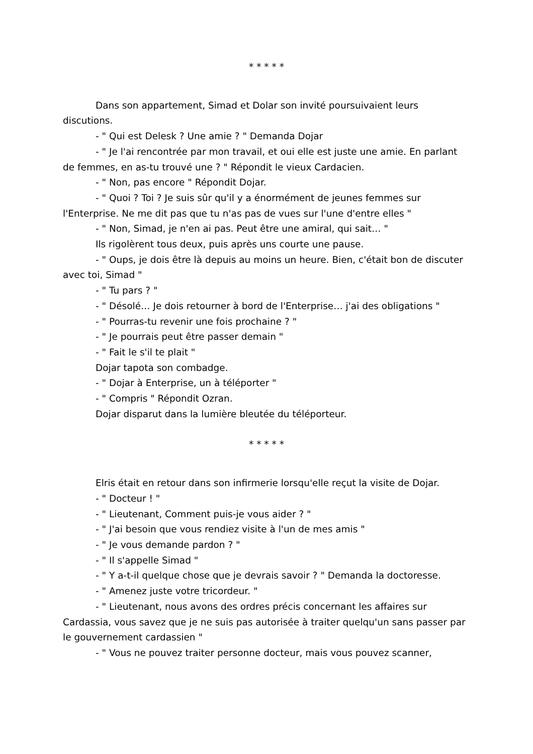* * * * *
Dans son appartement, Simad et Dolar son invité poursuivaient leurs discutions.
- " Qui est Delesk ? Une amie ? " Demanda Dojar
- " Je l'ai rencontrée par mon travail, et oui elle est juste une amie. En parlant de femmes, en as-tu trouvé une ? " Répondit le vieux Cardacien.
- " Non, pas encore " Répondit Dojar.
- " Quoi ? Toi ? Je suis sûr qu'il y a énormément de jeunes femmes sur l'Enterprise. Ne me dit pas que tu n'as pas de vues sur l'une d'entre elles "
- " Non, Simad, je n'en ai pas. Peut être une amiral, qui sait… "
Ils rigolèrent tous deux, puis après uns courte une pause.
- " Oups, je dois être là depuis au moins un heure. Bien, c'était bon de discuter avec toi, Simad "
- " Tu pars ? "
- " Désolé… Je dois retourner à bord de l'Enterprise… j'ai des obligations "
- " Pourras-tu revenir une fois prochaine ? "
- " Je pourrais peut être passer demain "
- " Fait le s'il te plait "
Dojar tapota son combadge.
- " Dojar à Enterprise, un à téléporter "
- " Compris " Répondit Ozran.
Dojar disparut dans la lumière bleutée du téléporteur.
* * * * *
Elris était en retour dans son infirmerie lorsqu'elle reçut la visite de Dojar.
- " Docteur ! "
- " Lieutenant, Comment puis-je vous aider ? "
- " J'ai besoin que vous rendiez visite à l'un de mes amis "
- " Je vous demande pardon ? "
- " Il s'appelle Simad "
- " Y a-t-il quelque chose que je devrais savoir ? " Demanda la doctoresse.
- " Amenez juste votre tricordeur. "
- " Lieutenant, nous avons des ordres précis concernant les affaires sur Cardassia, vous savez que je ne suis pas autorisée à traiter quelqu'un sans passer par le gouvernement cardassien "
- " Vous ne pouvez traiter personne docteur, mais vous pouvez scanner,